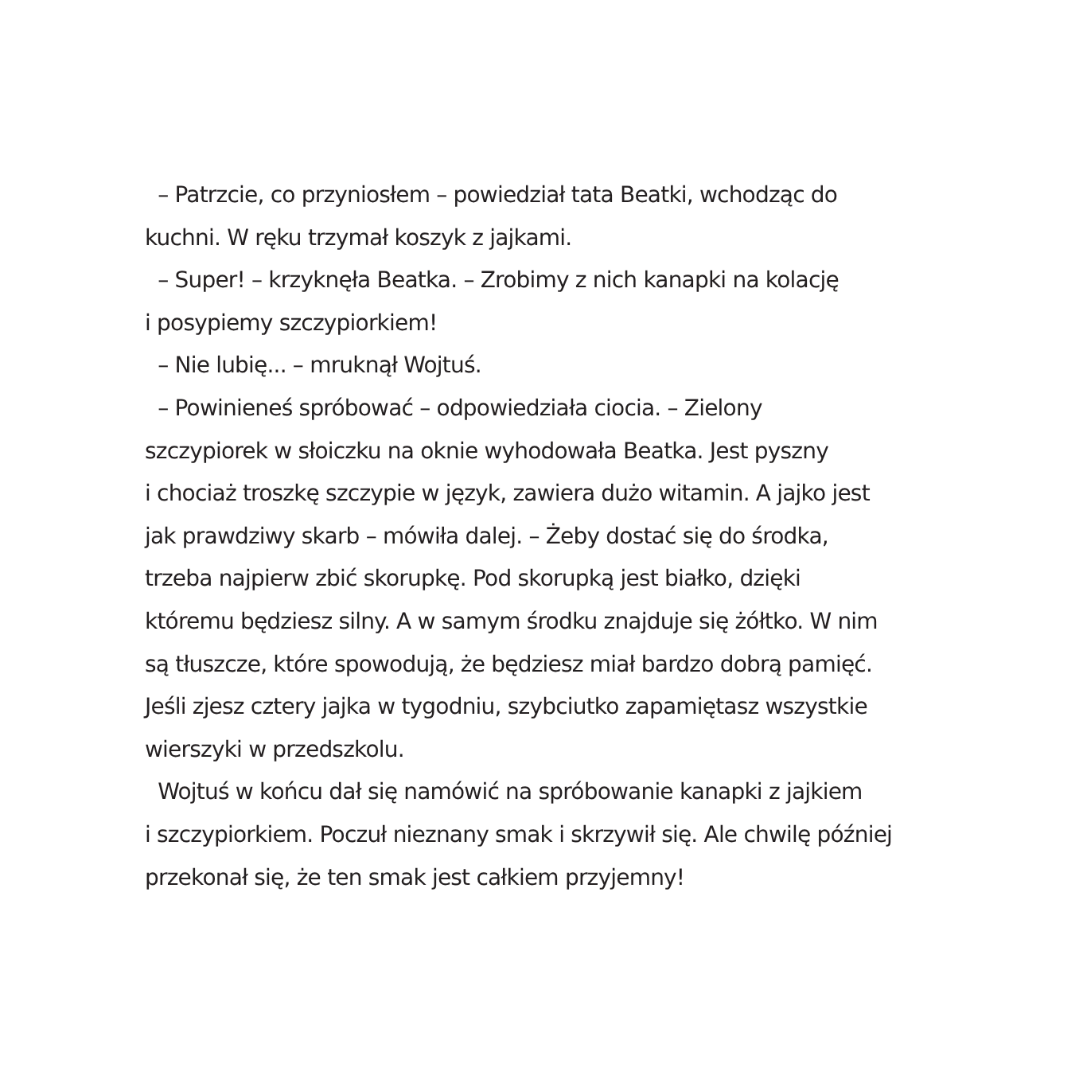– Patrzcie, co przyniosłem – powiedział tata Beatki, wchodząc do
kuchni. W ręku trzymał koszyk z jajkami.
– Super! – krzyknęła Beatka. – Zrobimy z nich kanapki na kolację
i posypiemy szczypiorkiem!
– Nie lubię... – mruknął Wojtuś.
– Powinieneś spróbować – odpowiedziała ciocia. – Zielony
szczypiorek w słoiczku na oknie wyhodowała Beatka. Jest pyszny
i chociaż troszkę szczypie w język, zawiera dużo witamin. A jajko jest
jak prawdziwy skarb – mówiła dalej. – Żeby dostać się do środka,
trzeba najpierw zbić skorupkę. Pod skorupką jest białko, dzięki
któremu będziesz silny. A w samym środku znajduje się żółtko. W nim
są tłuszcze, które spowodują, że będziesz miał bardzo dobrą pamięć.
Jeśli zjesz cztery jajka w tygodniu, szybciutko zapamiętasz wszystkie
wierszyki w przedszkolu.
Wojtuś w końcu dał się namówić na spróbowanie kanapki z jajkiem
i szczypiorkiem. Poczuł nieznany smak i skrzywił się. Ale chwilę później
przekonał się, że ten smak jest całkiem przyjemny!